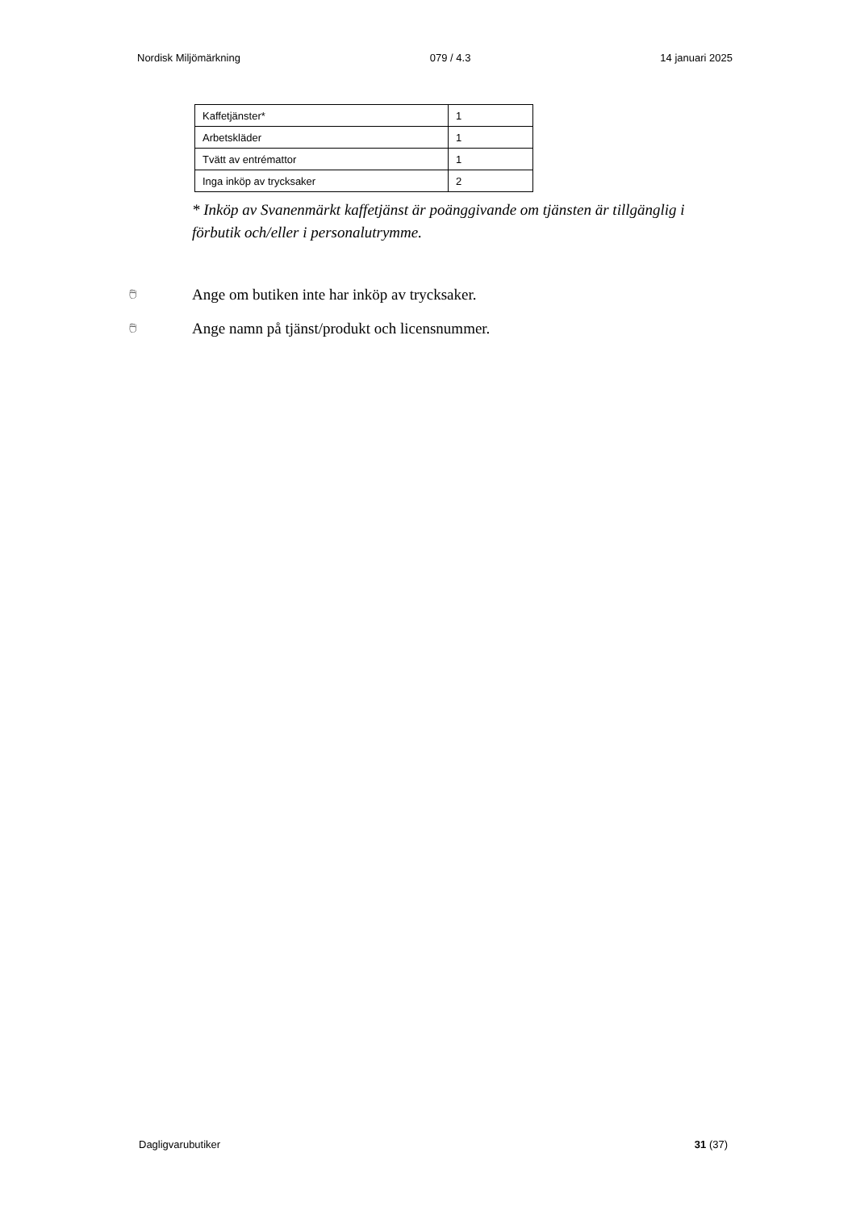Nordisk Miljömärkning 079 / 4.3 14 januari 2025
| Kaffetjänster* | 1 |
| Arbetskläder | 1 |
| Tvätt av entrémattor | 1 |
| Inga inköp av trycksaker | 2 |
* Inköp av Svanenmärkt kaffetjänst är poänggivande om tjänsten är tillgänglig i förbutik och/eller i personalutrymme.
🖱 Ange om butiken inte har inköp av trycksaker.
🖱 Ange namn på tjänst/produkt och licensnummer.
Dagligvarubutiker 31 (37)